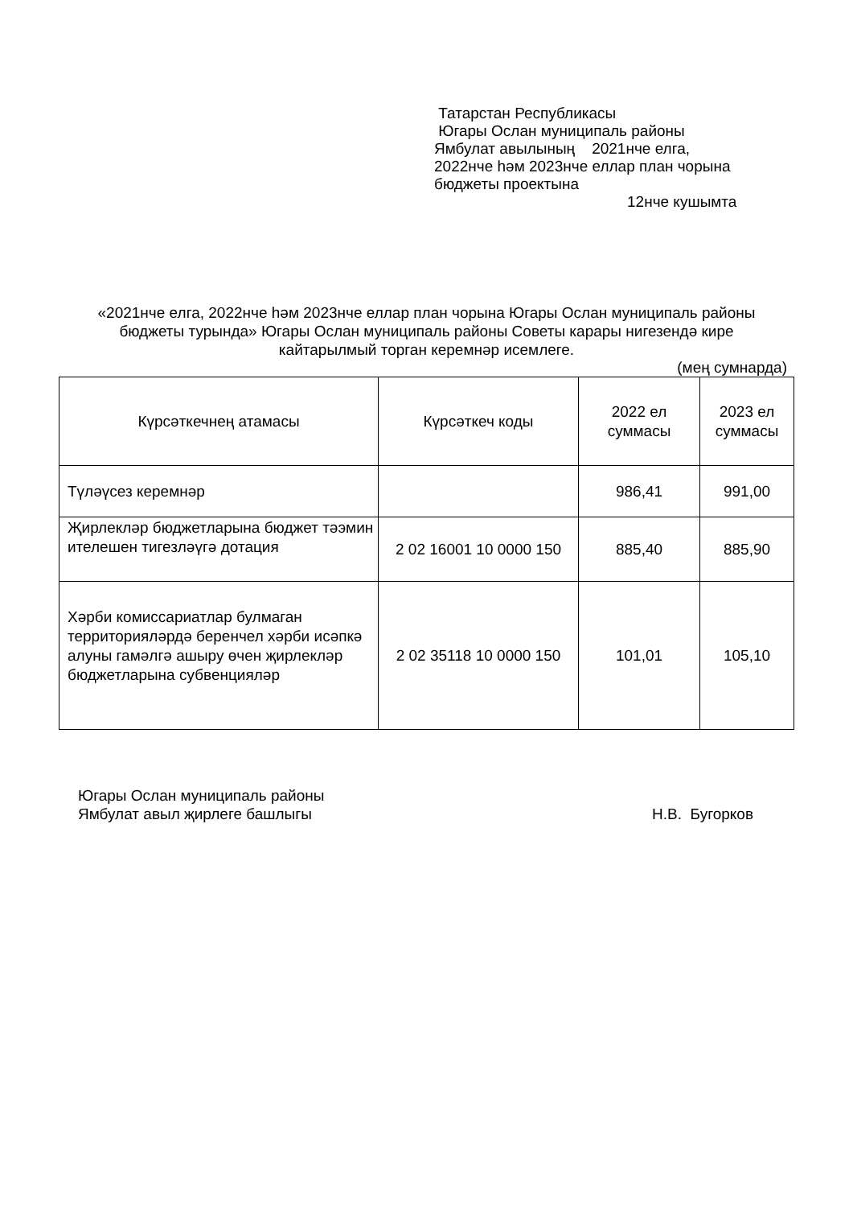Татарстан Республикасы
Югары Ослан муниципаль районы
Ямбулат авылының 2021нче елга,
2022нче һәм 2023нче еллар план чорына
бюджеты проектына
12нче кушымта
«2021нче елга, 2022нче һәм 2023нче еллар план чорына Югары Ослан муниципаль районы бюджеты турында» Югары Ослан муниципаль районы Советы карары нигезендә кире кайтарылмый торган керемнәр исемлеге.
(мең сумнарда)
| Күрсәткечнең атамасы | Күрсәткеч коды | 2022 ел суммасы | 2023 ел суммасы |
| --- | --- | --- | --- |
| Түләүсез керемнәр | | 986,41 | 991,00 |
| Җирлекләр бюджетларына бюджет тәэмин ителешен тигезләүгә дотация | 2 02 16001 10 0000 150 | 885,40 | 885,90 |
| Хәрби комиссариатлар булмаган территорияләрдә беренчел хәрби исәпкә алуны гамәлгә ашыру өчен җирлекләр бюджетларына субвенцияләр | 2 02 35118 10 0000 150 | 101,01 | 105,10 |
Югары Ослан муниципаль районы
Ямбулат авыл җирлеге башлыгы
Н.В. Бугорков